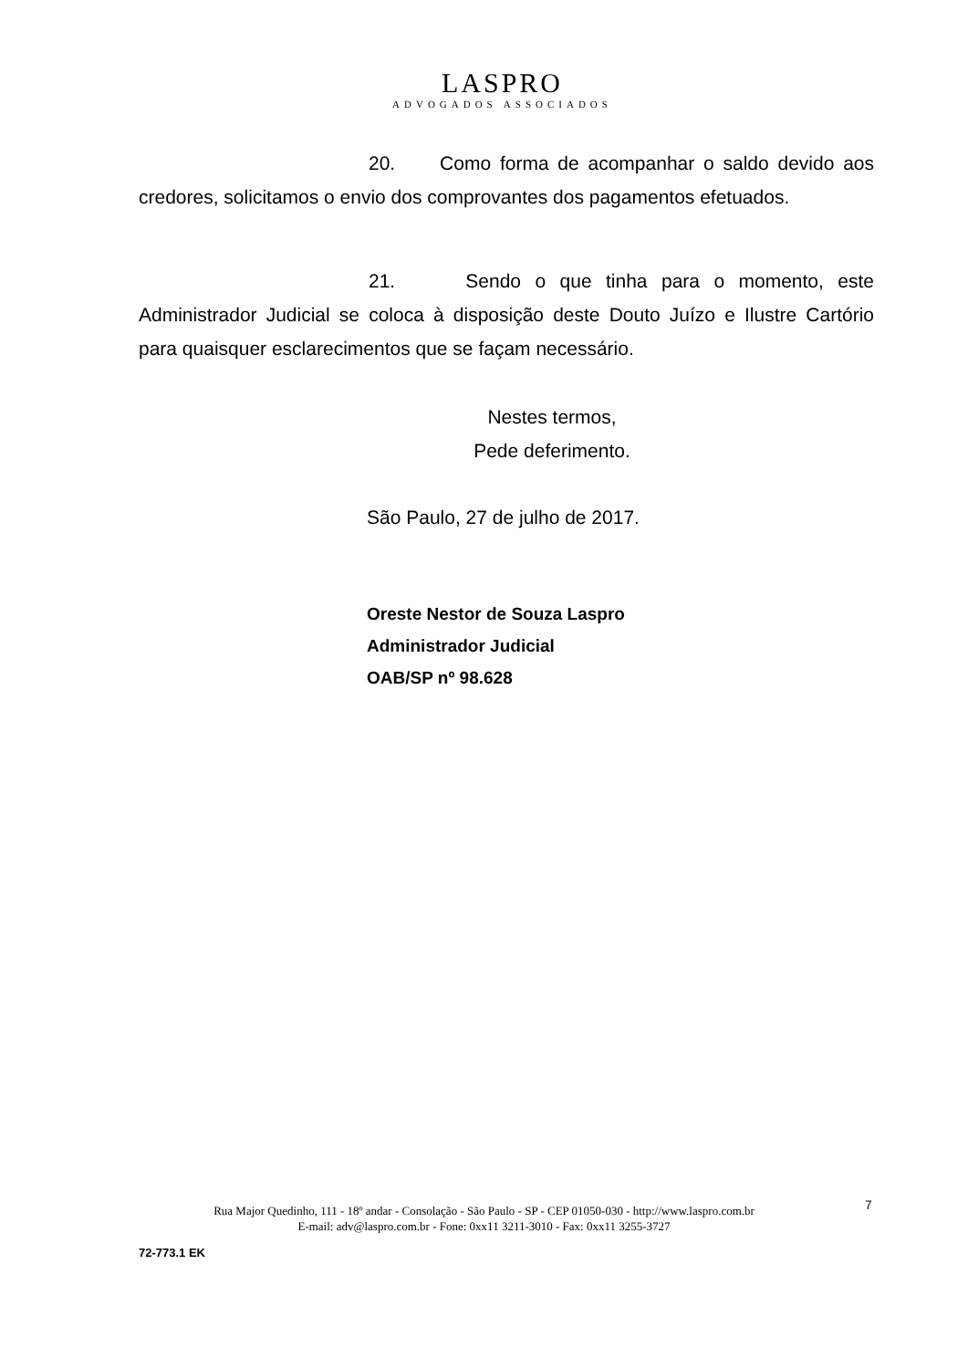LASPRO
ADVOGADOS ASSOCIADOS
20. Como forma de acompanhar o saldo devido aos credores, solicitamos o envio dos comprovantes dos pagamentos efetuados.
21. Sendo o que tinha para o momento, este Administrador Judicial se coloca à disposição deste Douto Juízo e Ilustre Cartório para quaisquer esclarecimentos que se façam necessário.
Nestes termos,
Pede deferimento.
São Paulo, 27 de julho de 2017.
Oreste Nestor de Souza Laspro
Administrador Judicial
OAB/SP nº 98.628
7
Rua Major Quedinho, 111 - 18º andar - Consolação - São Paulo - SP - CEP 01050-030 - http://www.laspro.com.br
E-mail: adv@laspro.com.br - Fone: 0xx11 3211-3010 - Fax: 0xx11 3255-3727
72-773.1 EK